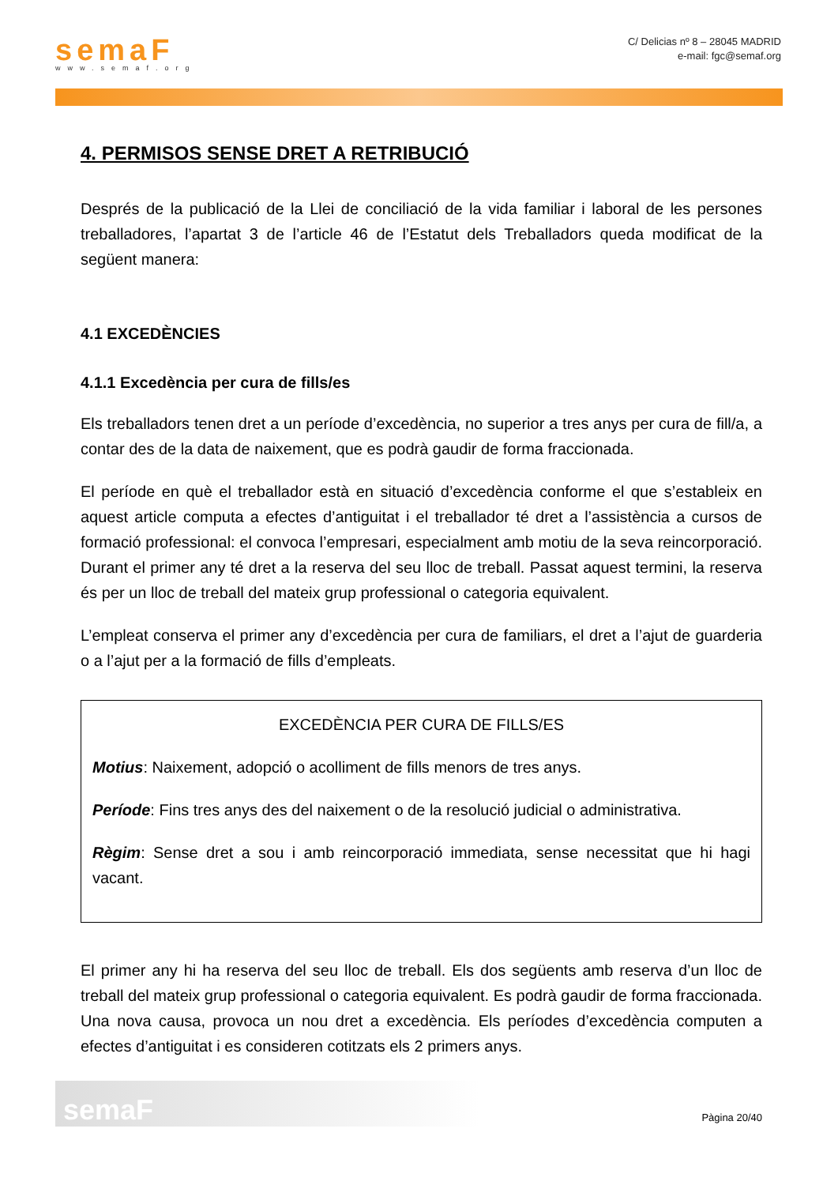semaF
www.semaf.org
C/ Delicias nº 8 – 28045 MADRID
e-mail: fgc@semaf.org
4. PERMISOS SENSE DRET A RETRIBUCIÓ
Després de la publicació de la Llei de conciliació de la vida familiar i laboral de les persones treballadores, l’apartat 3 de l’article 46 de l’Estatut dels Treballadors queda modificat de la següent manera:
4.1 EXCEDÈNCIES
4.1.1 Excedència per cura de fills/es
Els treballadors tenen dret a un període d’excedència, no superior a tres anys per cura de fill/a, a contar des de la data de naixement, que es podrà gaudir de forma fraccionada.
El període en què el treballador està en situació d’excedència conforme el que s’estableix en aquest article computa a efectes d’antiguitat i el treballador té dret a l’assistència a cursos de formació professional: el convoca l’empresari, especialment amb motiu de la seva reincorporació. Durant el primer any té dret a la reserva del seu lloc de treball. Passat aquest termini, la reserva és per un lloc de treball del mateix grup professional o categoria equivalent.
L’empleat conserva el primer any d’excedència per cura de familiars, el dret a l’ajut de guarderia o a l’ajut per a la formació de fills d’empleats.
EXCEDÈNCIA PER CURA DE FILLS/ES
Motius: Naixement, adopció o acolliment de fills menors de tres anys.
Període: Fins tres anys des del naixement o de la resolució judicial o administrativa.
Règim: Sense dret a sou i amb reincorporació immediata, sense necessitat que hi hagi vacant.
El primer any hi ha reserva del seu lloc de treball. Els dos següents amb reserva d’un lloc de treball del mateix grup professional o categoria equivalent. Es podrà gaudir de forma fraccionada. Una nova causa, provoca un nou dret a excedència. Els períodes d’excedència computen a efectes d’antiguitat i es consideren cotitzats els 2 primers anys.
semaF
Pàgina 20/40